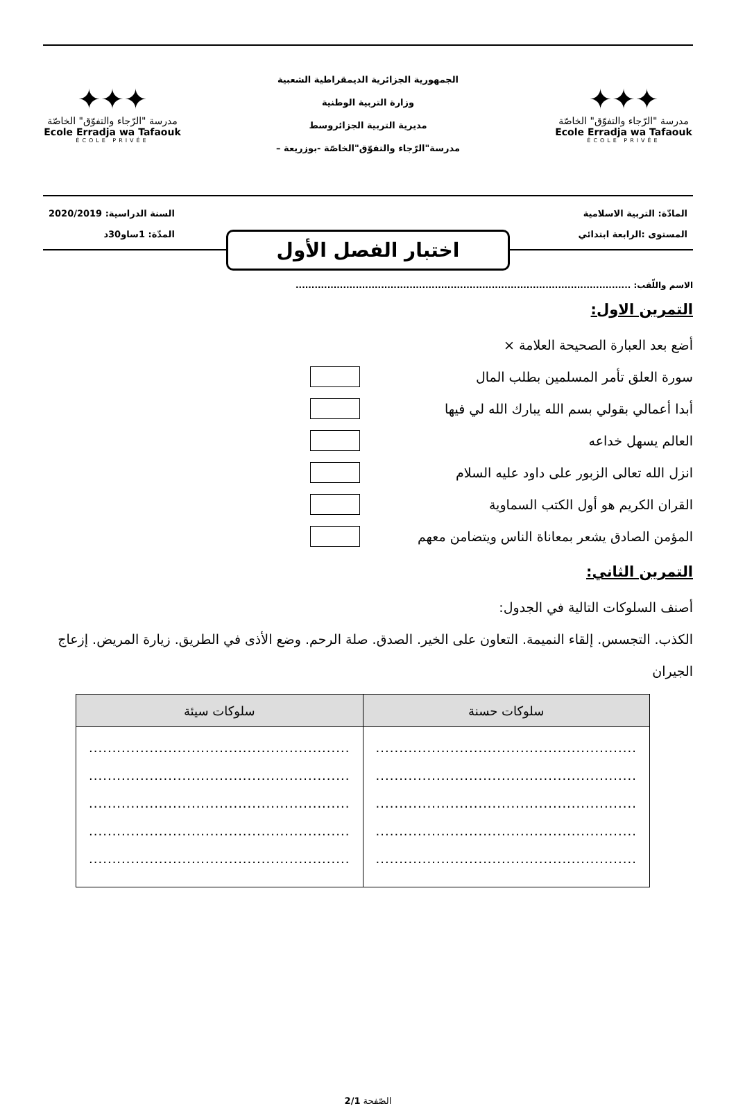✦✦✦
مدرسة "الرّجاء والتفوّق" الخاصّة
Ecole Erradja wa Tafaouk
ÉCOLE PRIVÉE
الجمهورية الجزائرية الديمقراطية الشعبية
وزارة التربية الوطنية
مديرية التربية الجزائروسط
مدرسة"الرّجاء والتفوّق"الخاصّة -بوزريعة –
✦✦✦
مدرسة "الرّجاء والتفوّق" الخاصّة
Ecole Erradja wa Tafaouk
ÉCOLE PRIVÉE
المادّة: التربية الاسلامية
المستوى :الرابعة ابتدائي
السنة الدراسية: 2020/2019
المدّة: 1ساو30د
اختبار الفصل الأول
الاسم واللّقب: ..........................................................................................................
التمرين الاول:
أضع بعد العبارة الصحيحة العلامة ×
سورة العلق تأمر المسلمين بطلب المال
أبدا أعمالي بقولي بسم الله يبارك الله لي فيها
العالم يسهل خداعه
انزل الله تعالى الزبور على داود عليه السلام
القران الكريم هو أول الكتب السماوية
المؤمن الصادق يشعر بمعاناة الناس ويتضامن معهم
التمرين الثاني:
أصنف السلوكات التالية في الجدول:
الكذب. التجسس. إلقاء النميمة. التعاون على الخير. الصدق. صلة الرحم. وضع الأذى في الطريق. زيارة المريض. إزعاج الجيران
| سلوكات حسنة | سلوكات سيئة |
| --- | --- |
| ........................................................ ........................................................ ........................................................ ........................................................ ........................................................ | ........................................................ ........................................................ ........................................................ ........................................................ ........................................................ |
الصّفحة 2/1